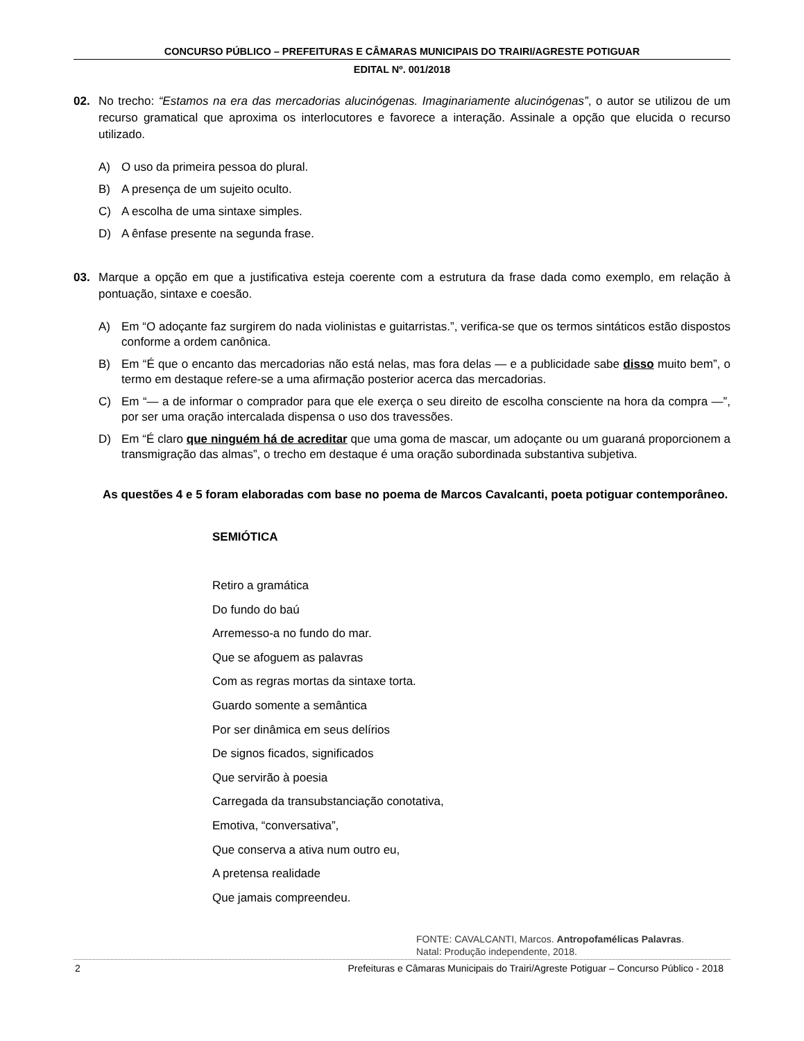CONCURSO PÚBLICO – PREFEITURAS E CÂMARAS MUNICIPAIS DO TRAIRI/AGRESTE POTIGUAR
EDITAL Nº. 001/2018
02. No trecho: “Estamos na era das mercadorias alucinógenas. Imaginariamente alucinógenas”, o autor se utilizou de um recurso gramatical que aproxima os interlocutores e favorece a interação. Assinale a opção que elucida o recurso utilizado.
A) O uso da primeira pessoa do plural.
B) A presença de um sujeito oculto.
C) A escolha de uma sintaxe simples.
D) A ênfase presente na segunda frase.
03. Marque a opção em que a justificativa esteja coerente com a estrutura da frase dada como exemplo, em relação à pontuação, sintaxe e coesão.
A) Em “O adoçante faz surgirem do nada violinistas e guitarristas.”, verifica-se que os termos sintáticos estão dispostos conforme a ordem canônica.
B) Em “É que o encanto das mercadorias não está nelas, mas fora delas — e a publicidade sabe disso muito bem”, o termo em destaque refere-se a uma afirmação posterior acerca das mercadorias.
C) Em “— a de informar o comprador para que ele exerça o seu direito de escolha consciente na hora da compra —”, por ser uma oração intercalada dispensa o uso dos travessões.
D) Em “É claro que ninguém há de acreditar que uma goma de mascar, um adoçante ou um guaraná proporcionem a transmigração das almas”, o trecho em destaque é uma oração subordinada substantiva subjetiva.
As questões 4 e 5 foram elaboradas com base no poema de Marcos Cavalcanti, poeta potiguar contemporâneo.
SEMIÓTICA
Retiro a gramática
Do fundo do baú
Arremesso-a no fundo do mar.
Que se afoguem as palavras
Com as regras mortas da sintaxe torta.
Guardo somente a semântica
Por ser dinâmica em seus delírios
De signos ficados, significados
Que servirão à poesia
Carregada da transubstanciação conotativa,
Emotiva, “conversativa”,
Que conserva a ativa num outro eu,
A pretensa realidade
Que jamais compreendeu.
FONTE: CAVALCANTI, Marcos. Antropofamélicas Palavras.
Natal: Produção independente, 2018.
2 Prefeituras e Câmaras Municipais do Trairi/Agreste Potiguar – Concurso Público - 2018